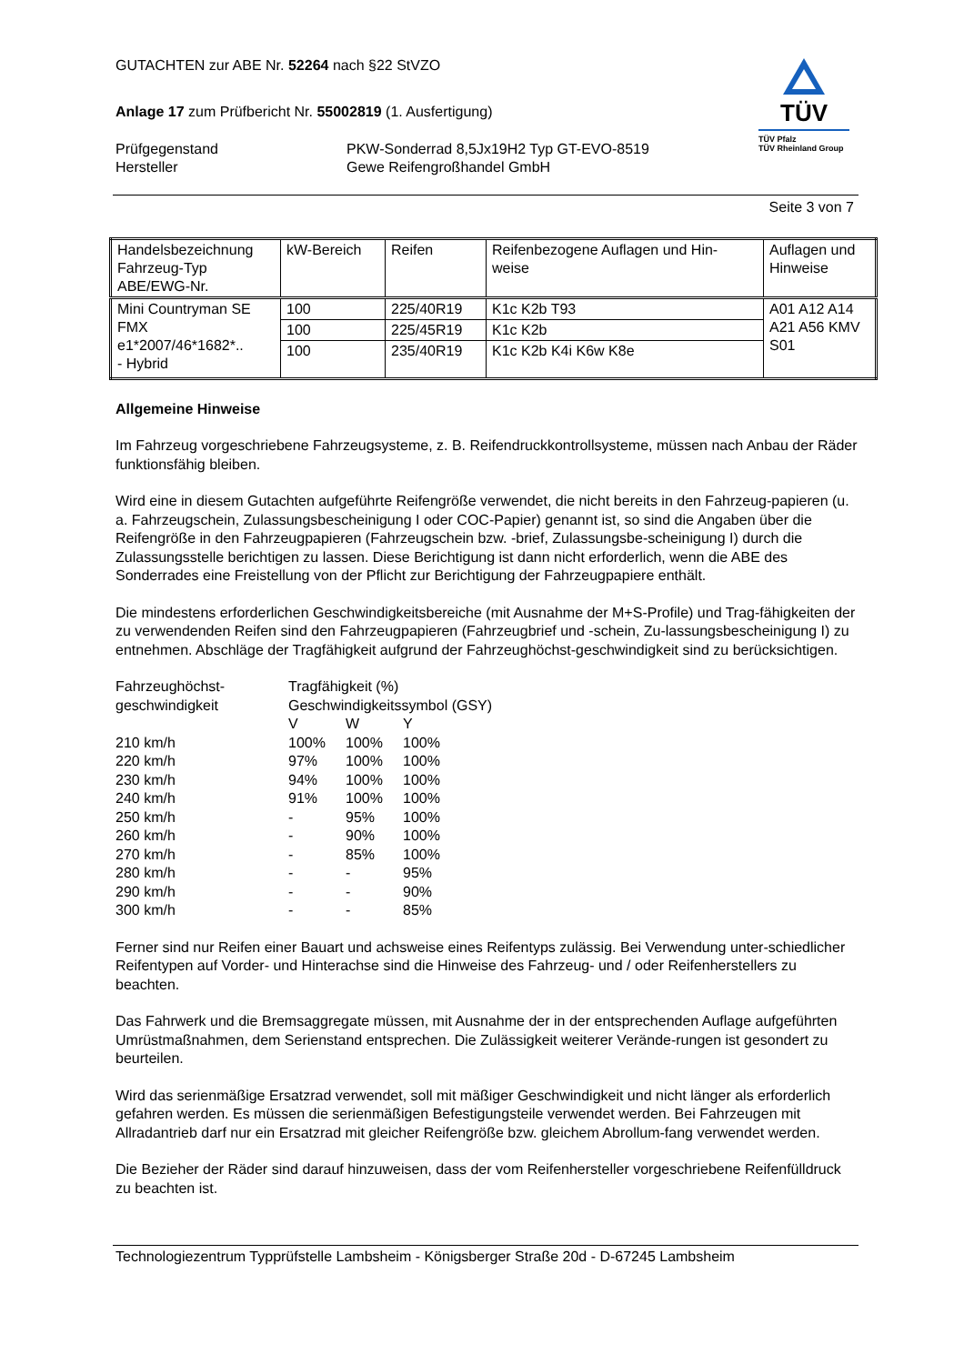GUTACHTEN zur ABE Nr. 52264 nach §22 StVZO
Anlage 17 zum Prüfbericht Nr. 55002819 (1. Ausfertigung)
Prüfgegenstand PKW-Sonderrad 8,5Jx19H2 Typ GT-EVO-8519 Hersteller Gewe Reifengroßhandel GmbH
TÜV
TÜV Pfalz
TÜV Rheinland Group
Seite 3 von 7
| Handelsbezeichnung Fahrzeug-Typ ABE/EWG-Nr. | kW-Bereich | Reifen | Reifenbezogene Auflagen und Hin- weise | Auflagen und Hinweise |
| Mini Countryman SE FMX e1*2007/46*1682*.. - Hybrid | 100 | 225/40R19 | K1c K2b T93 | A01 A12 A14 A21 A56 KMV S01 |
| | 100 | 225/45R19 | K1c K2b | |
| | 100 | 235/40R19 | K1c K2b K4i K6w K8e | |
Allgemeine Hinweise
Im Fahrzeug vorgeschriebene Fahrzeugsysteme, z. B. Reifendruckkontrollsysteme, müssen nach Anbau der Räder funktionsfähig bleiben.
Wird eine in diesem Gutachten aufgeführte Reifengröße verwendet, die nicht bereits in den Fahrzeug-papieren (u. a. Fahrzeugschein, Zulassungsbescheinigung I oder COC-Papier) genannt ist, so sind die Angaben über die Reifengröße in den Fahrzeugpapieren (Fahrzeugschein bzw. -brief, Zulassungsbe-scheinigung I) durch die Zulassungsstelle berichtigen zu lassen. Diese Berichtigung ist dann nicht erforderlich, wenn die ABE des Sonderrades eine Freistellung von der Pflicht zur Berichtigung der Fahrzeugpapiere enthält.
Die mindestens erforderlichen Geschwindigkeitsbereiche (mit Ausnahme der M+S-Profile) und Trag-fähigkeiten der zu verwendenden Reifen sind den Fahrzeugpapieren (Fahrzeugbrief und -schein, Zu-lassungsbescheinigung I) zu entnehmen. Abschläge der Tragfähigkeit aufgrund der Fahrzeughöchst-geschwindigkeit sind zu berücksichtigen.
| Fahrzeughöchst- geschwindigkeit | Tragfähigkeit (%) Geschwindigkeitssymbol (GSY) | | |
| | V | W | Y |
| 210 km/h | 100% | 100% | 100% |
| 220 km/h | 97% | 100% | 100% |
| 230 km/h | 94% | 100% | 100% |
| 240 km/h | 91% | 100% | 100% |
| 250 km/h | - | 95% | 100% |
| 260 km/h | - | 90% | 100% |
| 270 km/h | - | 85% | 100% |
| 280 km/h | - | - | 95% |
| 290 km/h | - | - | 90% |
| 300 km/h | - | - | 85% |
Ferner sind nur Reifen einer Bauart und achsweise eines Reifentyps zulässig. Bei Verwendung unter-schiedlicher Reifentypen auf Vorder- und Hinterachse sind die Hinweise des Fahrzeug- und / oder Reifenherstellers zu beachten.
Das Fahrwerk und die Bremsaggregate müssen, mit Ausnahme der in der entsprechenden Auflage aufgeführten Umrüstmaßnahmen, dem Serienstand entsprechen. Die Zulässigkeit weiterer Verände-rungen ist gesondert zu beurteilen.
Wird das serienmäßige Ersatzrad verwendet, soll mit mäßiger Geschwindigkeit und nicht länger als erforderlich gefahren werden. Es müssen die serienmäßigen Befestigungsteile verwendet werden. Bei Fahrzeugen mit Allradantrieb darf nur ein Ersatzrad mit gleicher Reifengröße bzw. gleichem Abrollum-fang verwendet werden.
Die Bezieher der Räder sind darauf hinzuweisen, dass der vom Reifenhersteller vorgeschriebene Reifenfülldruck zu beachten ist.
Technologiezentrum Typprüfstelle Lambsheim - Königsberger Straße 20d - D-67245 Lambsheim